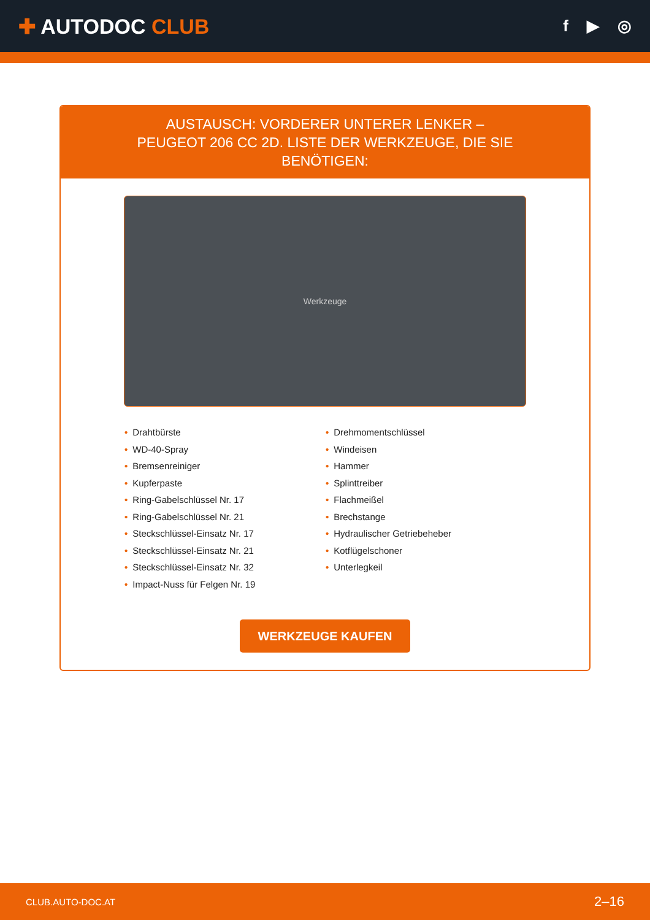✚ AUTODOC CLUB
f ▶ ◎
AUSTAUSCH: VORDERER UNTERER LENKER – PEUGEOT 206 CC 2D. LISTE DER WERKZEUGE, DIE SIE BENÖTIGEN:
Werkzeuge
• Drahtbürste
• WD-40-Spray
• Bremsenreiniger
• Kupferpaste
• Ring-Gabelschlüssel Nr. 17
• Ring-Gabelschlüssel Nr. 21
• Steckschlüssel-Einsatz Nr. 17
• Steckschlüssel-Einsatz Nr. 21
• Steckschlüssel-Einsatz Nr. 32
• Impact-Nuss für Felgen Nr. 19
• Drehmomentschlüssel
• Windeisen
• Hammer
• Splinttreiber
• Flachmeißel
• Brechstange
• Hydraulischer Getriebeheber
• Kotflügelschoner
• Unterlegkeil
WERKZEUGE KAUFEN
CLUB.AUTO-DOC.AT 2–16